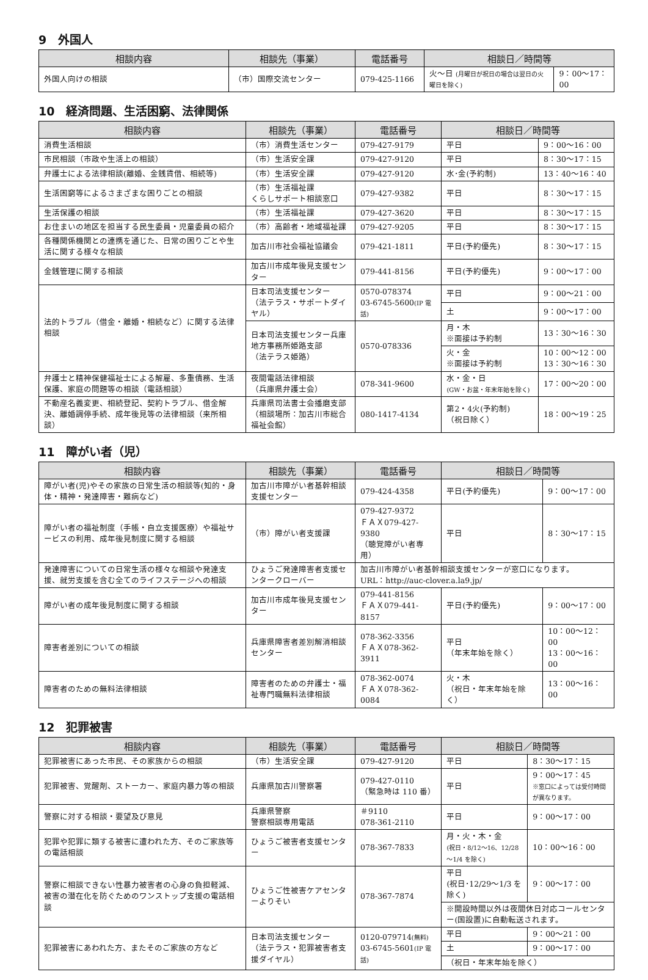9　外国人
| 相談内容 | 相談先（事業） | 電話番号 | 相談日／時間等 | |
| --- | --- | --- | --- | --- |
| 外国人向けの相談 | （市）国際交流センター | 079-425-1166 | 火～日 (月曜日が祝日の場合は翌日の火曜日を除く) | 9：00～17：00 |
10　経済問題、生活困窮、法律関係
| 相談内容 | 相談先（事業） | 電話番号 | 相談日／時間等 | |
| --- | --- | --- | --- | --- |
| 消費生活相談 | （市）消費生活センター | 079-427-9179 | 平日 | 9：00～16：00 |
| 市民相談（市政や生活上の相談） | （市）生活安全課 | 079-427-9120 | 平日 | 8：30～17：15 |
| 弁護士による法律相談(離婚、金銭賃借、相続等) | （市）生活安全課 | 079-427-9120 | 水･金(予約制) | 13：40～16：40 |
| 生活困窮等によるさまざまな困りごとの相談 | （市）生活福祉課 くらしサポート相談窓口 | 079-427-9382 | 平日 | 8：30～17：15 |
| 生活保護の相談 | （市）生活福祉課 | 079-427-3620 | 平日 | 8：30～17：15 |
| お住まいの地区を担当する民生委員・児童委員の紹介 | （市）高齢者・地域福祉課 | 079-427-9205 | 平日 | 8：30～17：15 |
| 各種関係機関との連携を通じた、日常の困りごとや生活に関する様々な相談 | 加古川市社会福祉協議会 | 079-421-1811 | 平日(予約優先) | 8：30～17：15 |
| 金銭管理に関する相談 | 加古川市成年後見支援センター | 079-441-8156 | 平日(予約優先) | 9：00～17：00 |
| 法的トラブル（借金・離婚・相続など）に関する法律相談 | 日本司法支援センター （法テラス・サポートダイヤル） | 0570-078374 03-6745-5600 (IP 電話) | 平日 | 9：00～21：00 |
| | | | 土 | 9：00～17：00 |
| | 日本司法支援センター兵庫地方事務所姫路支部 （法テラス姫路） | 0570-078336 | 月・木 ※面接は予約制 | 13：30～16：30 |
| | | | 火・金 ※面接は予約制 | 10：00～12：00 13：30～16：30 |
| 弁護士と精神保健福祉士による解雇、多重債務、生活保護、家庭の問題等の相談（電話相談） | 夜間電話法律相談 （兵庫県弁護士会） | 078-341-9600 | 水・金・日 (GW・お盆・年末年始を除く) | 17：00～20：00 |
| 不動産名義変更、相続登記、契約トラブル、借金解決、離婚調停手続、成年後見等の法律相談（来所相談） | 兵庫県司法書士会播磨支部 （相談場所：加古川市総合福祉会館） | 080-1417-4134 | 第2・4火(予約制) （祝日除く） | 18：00～19：25 |
11　障がい者（児）
| 相談内容 | 相談先（事業） | 電話番号 | 相談日／時間等 | |
| --- | --- | --- | --- | --- |
| 障がい者(児)やその家族の日常生活の相談等(知的・身体・精神・発達障害・難病など) | 加古川市障がい者基幹相談支援センター | 079-424-4358 | 平日(予約優先) | 9：00～17：00 |
| 障がい者の福祉制度（手帳・自立支援医療）や福祉サービスの利用、成年後見制度に関する相談 | （市）障がい者支援課 | 079-427-9372 ＦＡＸ079-427-9380 （聴覚障がい者専用） | 平日 | 8：30～17：15 |
| 発達障害についての日常生活の様々な相談や発達支援、就労支援を含む全てのライフステージへの相談 | ひょうご発達障害者支援センタークローバー | 加古川市障がい者基幹相談支援センターが窓口になります。 URL：http://auc-clover.a.la9.jp/ | | |
| 障がい者の成年後見制度に関する相談 | 加古川市成年後見支援センター | 079-441-8156 ＦＡＸ079-441-8157 | 平日(予約優先) | 9：00～17：00 |
| 障害者差別についての相談 | 兵庫県障害者差別解消相談センター | 078-362-3356 ＦＡＸ078-362-3911 | 平日 （年末年始を除く） | 10：00～12：00 13：00～16：00 |
| 障害者のための無料法律相談 | 障害者のための弁護士・福祉専門職無料法律相談 | 078-362-0074 ＦＡＸ078-362-0084 | 火・木 （祝日・年末年始を除く） | 13：00～16：00 |
12　犯罪被害
| 相談内容 | 相談先（事業） | 電話番号 | 相談日／時間等 | |
| --- | --- | --- | --- | --- |
| 犯罪被害にあった市民、その家族からの相談 | （市）生活安全課 | 079-427-9120 | 平日 | 8：30～17：15 |
| 犯罪被害、覚醒剤、ストーカー、家庭内暴力等の相談 | 兵庫県加古川警察署 | 079-427-0110 （緊急時は 110 番） | 平日 | 9：00～17：45 ※窓口によっては受付時間が異なります。 |
| 警察に対する相談・要望及び意見 | 兵庫県警察 警察相談専用電話 | ＃9110 078-361-2110 | 平日 | 9：00～17：00 |
| 犯罪や犯罪に類する被害に遭われた方、そのご家族等の電話相談 | ひょうご被害者支援センター | 078-367-7833 | 月・火・木・金 (祝日・8/12～16、12/28～1/4 を除く) | 10：00～16：00 |
| 警察に相談できない性暴力被害者の心身の負担軽減、被害の潜在化を防ぐためのワンストップ支援の電話相談 | ひょうご性被害ケアセンターよりそい | 078-367-7874 | 平日 (祝日･12/29～1/3 を除く) | 9：00～17：00 |
| | | | ※開設時間以外は夜間休日対応コールセンター(国設置)に自動転送されます。 | |
| 犯罪被害にあわれた方、またそのご家族の方など | 日本司法支援センター （法テラス・犯罪被害者支援ダイヤル） | 0120-079714 (無料) 03-6745-5601 (IP 電話) | 平日 | 9：00～21：00 |
| | | | 土 | 9：00～17：00 |
| | | | （祝日・年末年始を除く） | |